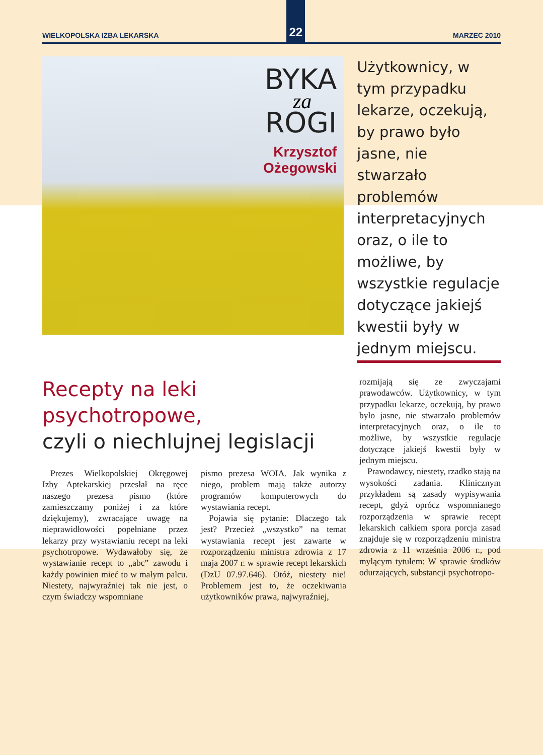WIELKOPOLSKA IZBA LEKARSKA
22
MARZEC 2010
BYKA
za
ROGI
Krzysztof
Ożegowski
Użytkownicy, w tym przypadku lekarze, oczekują, by prawo było jasne, nie stwarzało problemów interpretacyjnych oraz, o ile to możliwe, by wszystkie regulacje dotyczące jakiejś kwestii były w jednym miejscu.
Recepty na leki psychotropowe,
czyli o niechlujnej legislacji
Prezes Wielkopolskiej Okręgowej Izby Aptekarskiej przesłał na ręce naszego prezesa pismo (które zamieszczamy poniżej i za które dziękujemy), zwracające uwagę na nieprawidłowości popełniane przez lekarzy przy wystawianiu recept na leki psychotropowe. Wydawałoby się, że wystawianie recept to „abc” zawodu i każdy powinien mieć to w małym palcu. Niestety, najwyraźniej tak nie jest, o czym świadczy wspomniane
pismo prezesa WOIA. Jak wynika z niego, problem mają także autorzy programów komputerowych do wystawiania recept.
Pojawia się pytanie: Dlaczego tak jest? Przecież „wszystko” na temat wystawiania recept jest zawarte w rozporządzeniu ministra zdrowia z 17 maja 2007 r. w sprawie recept lekarskich (DzU 07.97.646). Otóż, niestety nie! Problemem jest to, że oczekiwania użytkowników prawa, najwyraźniej,
rozmijają się ze zwyczajami prawodawców. Użytkownicy, w tym przypadku lekarze, oczekują, by prawo było jasne, nie stwarzało problemów interpretacyjnych oraz, o ile to możliwe, by wszystkie regulacje dotyczące jakiejś kwestii były w jednym miejscu.
Prawodawcy, niestety, rzadko stają na wysokości zadania. Klinicznym przykładem są zasady wypisywania recept, gdyż oprócz wspomnianego rozporządzenia w sprawie recept lekarskich całkiem spora porcja zasad znajduje się w rozporządzeniu ministra zdrowia z 11 września 2006 r., pod mylącym tytułem: W sprawie środków odurzających, substancji psychotropo-